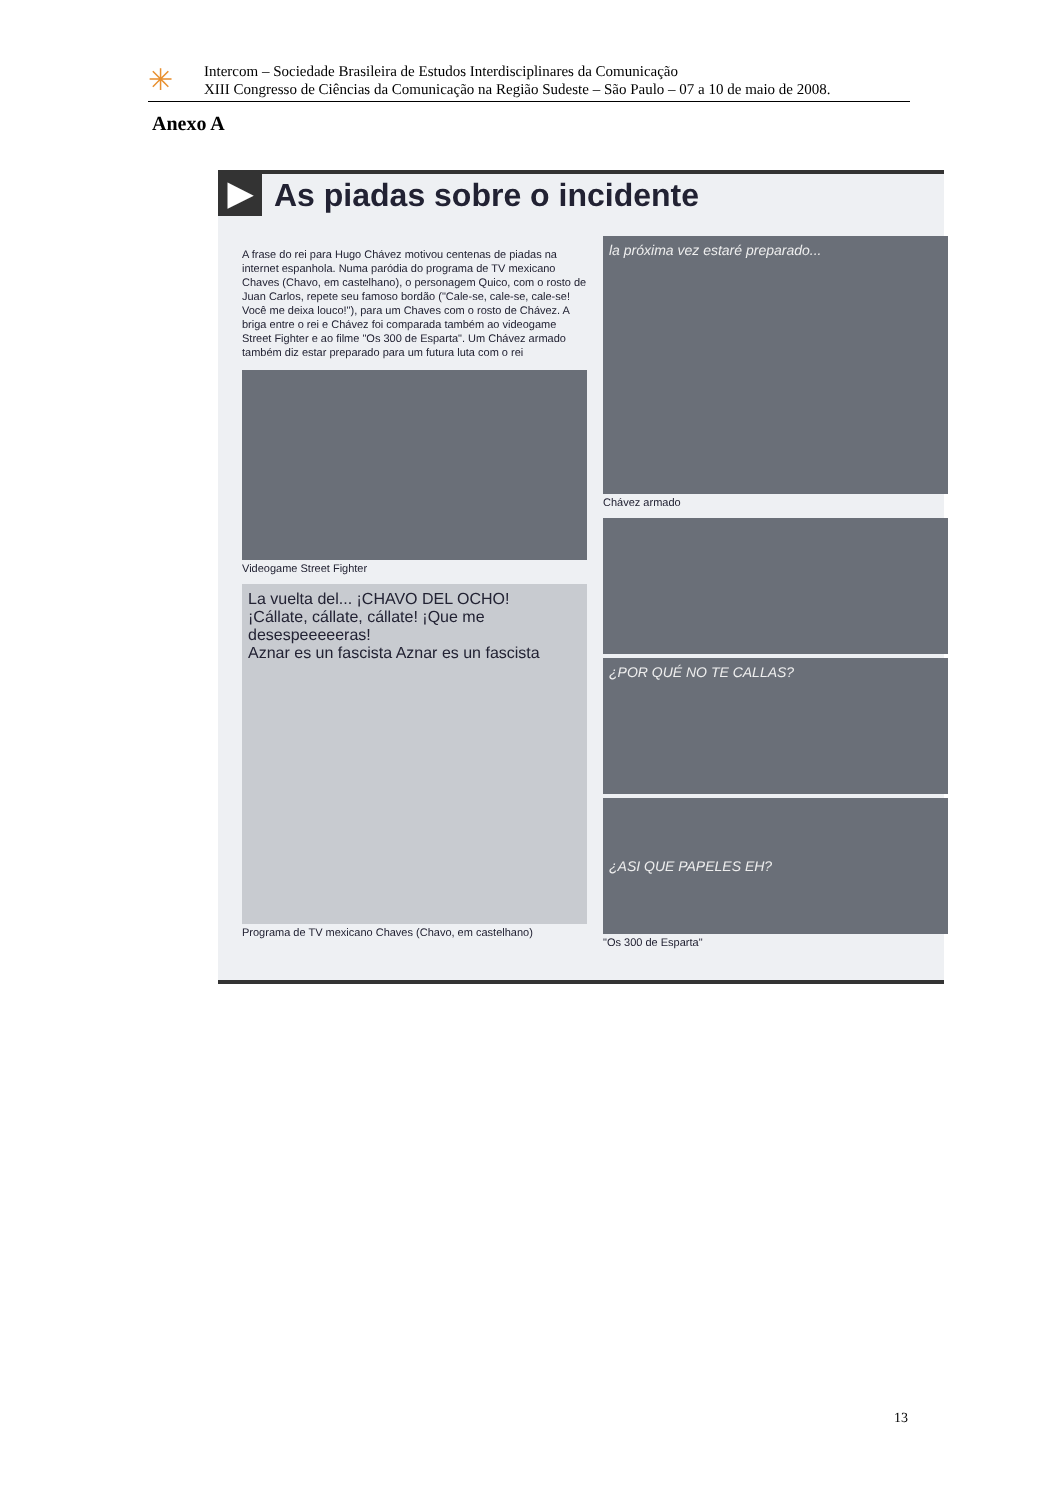✳
Intercom – Sociedade Brasileira de Estudos Interdisciplinares da Comunicação
XIII Congresso de Ciências da Comunicação na Região Sudeste – São Paulo – 07 a 10 de maio de 2008.
Anexo A
▶ As piadas sobre o incidente
A frase do rei para Hugo Chávez motivou centenas de piadas na internet espanhola. Numa paródia do programa de TV mexicano Chaves (Chavo, em castelhano), o personagem Quico, com o rosto de Juan Carlos, repete seu famoso bordão ("Cale-se, cale-se, cale-se! Você me deixa louco!"), para um Chaves com o rosto de Chávez. A briga entre o rei e Chávez foi comparada também ao videogame Street Fighter e ao filme "Os 300 de Esparta". Um Chávez armado também diz estar preparado para um futura luta com o rei
Videogame Street Fighter
La vuelta del... ¡CHAVO DEL OCHO!
¡Cállate, cállate, cállate! ¡Que me desespeeeeeras!
Aznar es un fascista Aznar es un fascista
Programa de TV mexicano Chaves (Chavo, em castelhano)
la próxima vez estaré preparado...
Chávez armado
¿POR QUÉ NO TE CALLAS?
¿ASI QUE PAPELES EH?
"Os 300 de Esparta"
13